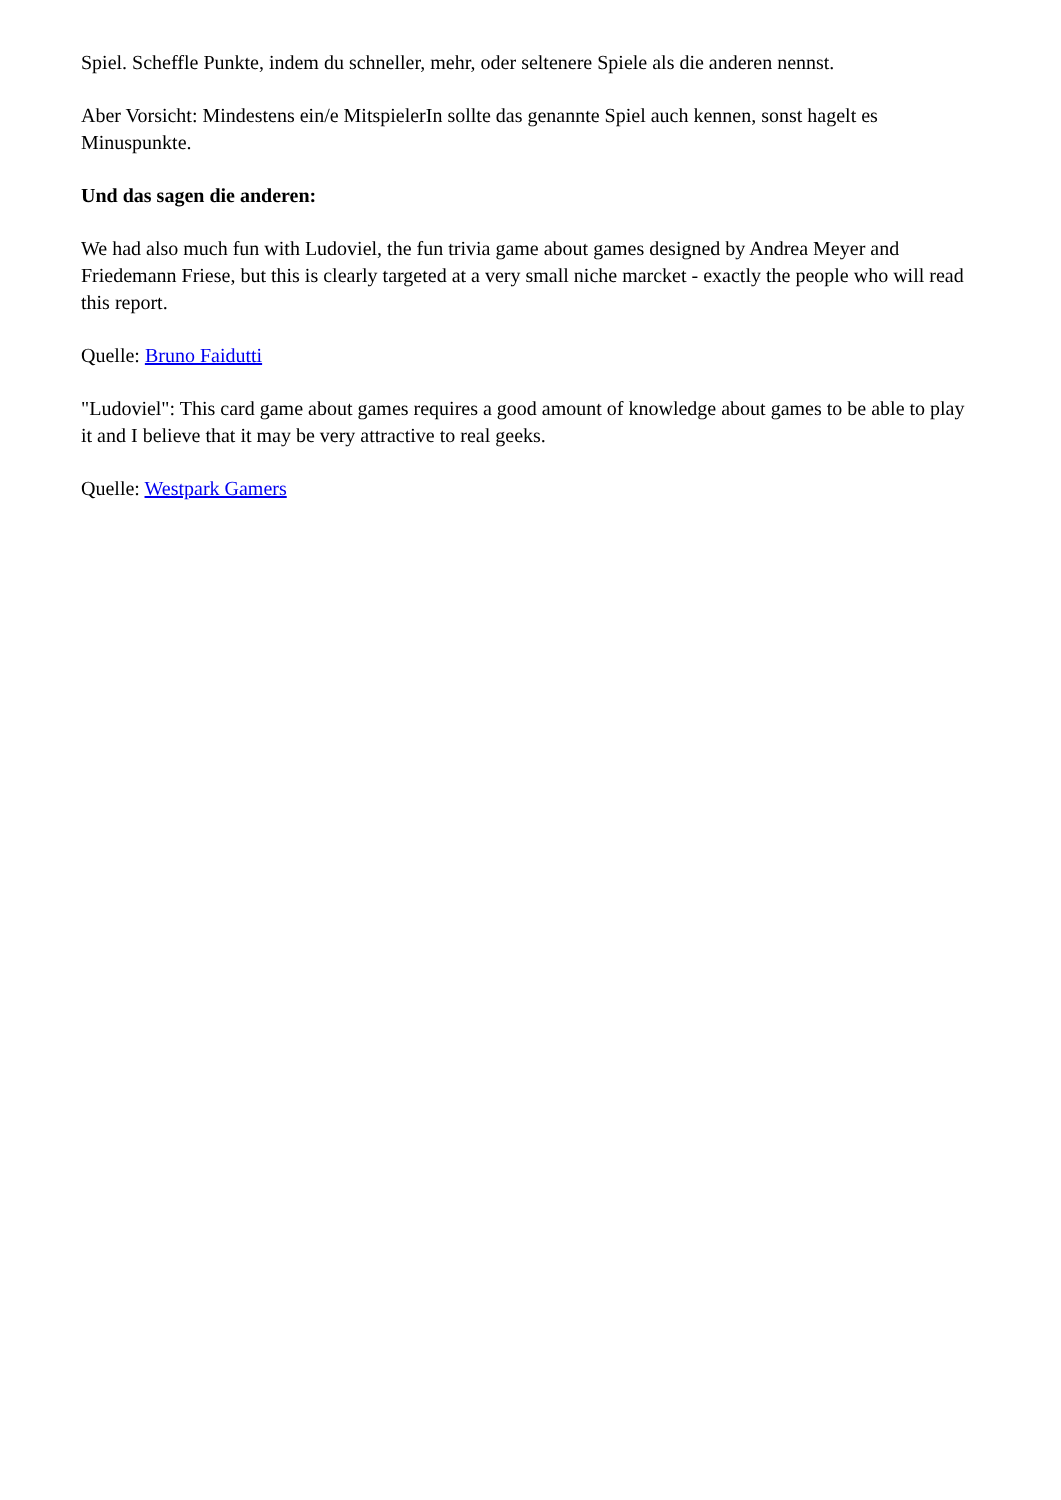Spiel. Scheffle Punkte, indem du schneller, mehr, oder seltenere Spiele als die anderen nennst.
Aber Vorsicht: Mindestens ein/e MitspielerIn sollte das genannte Spiel auch kennen, sonst hagelt es Minuspunkte.
Und das sagen die anderen:
We had also much fun with Ludoviel, the fun trivia game about games designed by Andrea Meyer and Friedemann Friese, but this is clearly targeted at a very small niche marcket - exactly the people who will read this report.
Quelle: Bruno Faidutti
"Ludoviel": This card game about games requires a good amount of knowledge about games to be able to play it and I believe that it may be very attractive to real geeks.
Quelle: Westpark Gamers